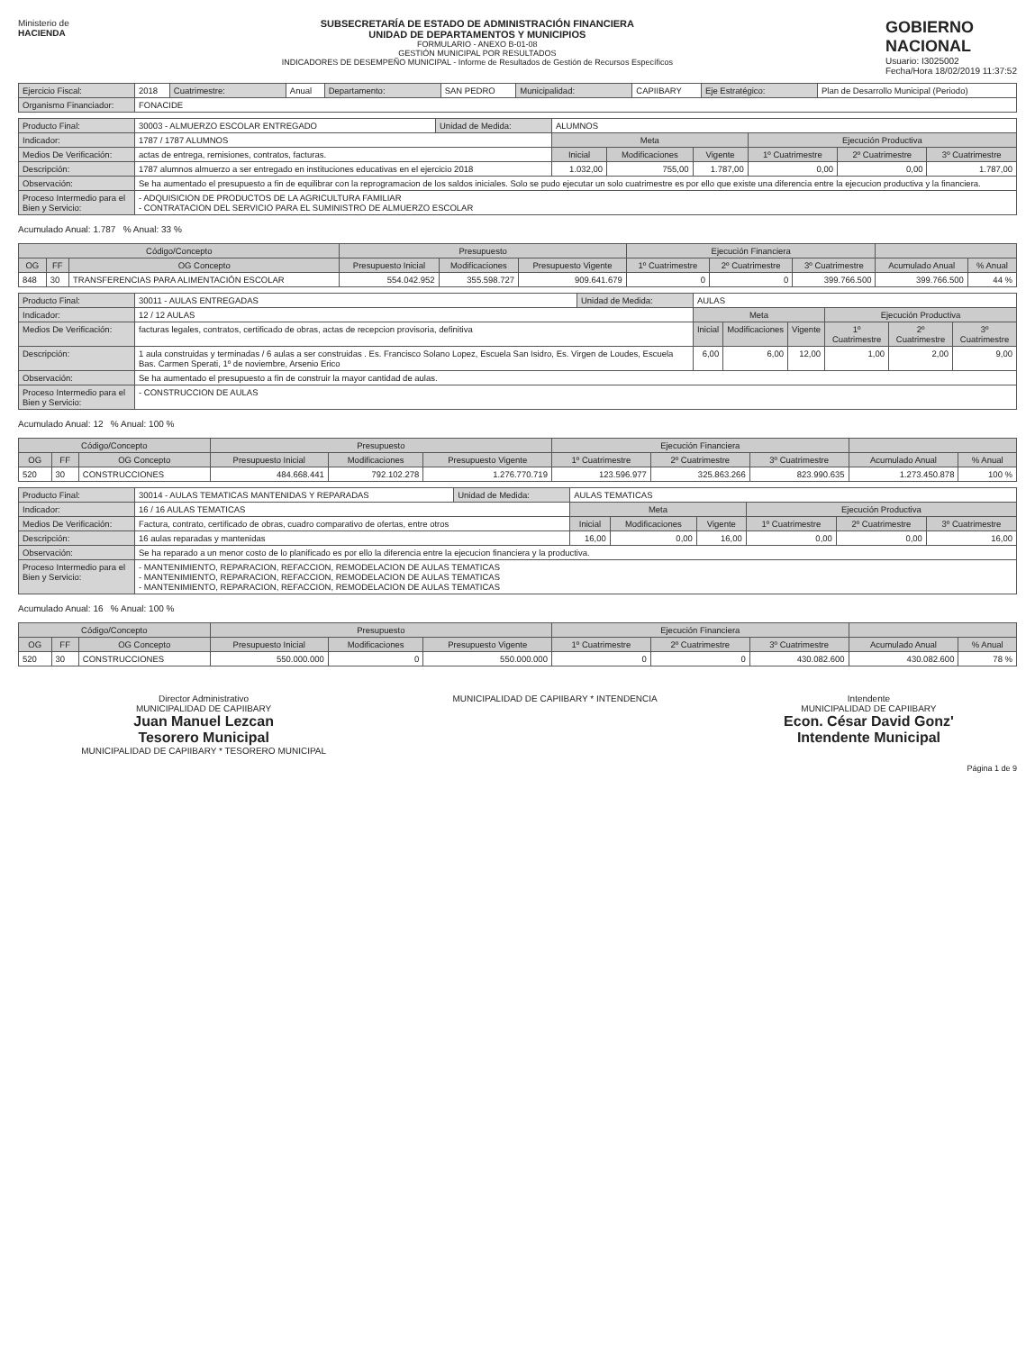Ministerio de
HACIENDA
SUBSECRETARÍA DE ESTADO DE ADMINISTRACIÓN FINANCIERA
UNIDAD DE DEPARTAMENTOS Y MUNICIPIOS
FORMULARIO - ANEXO B-01-08
GESTIÓN MUNICIPAL POR RESULTADOS
INDICADORES DE DESEMPEÑO MUNICIPAL - Informe de Resultados de Gestión de Recursos Específicos
GOBIERNO
NACIONAL
Usuario: I3025002
Fecha/Hora 18/02/2019 11:37:52
| Ejercicio Fiscal: | 2018 | Cuatrimestre: | Anual | Departamento: | SAN PEDRO | Municipalidad: | CAPIIBARY | Eje Estratégico: | Plan de Desarrollo Municipal (Periodo) |
| Organismo Financiador: | FONACIDE | | | | | | | | |
| Producto Final: | 30003 - ALMUERZO ESCOLAR ENTREGADO | Unidad de Medida: | ALUMNOS | | | | | | |
| Indicador: | 1787 / 1787 ALUMNOS | | | Meta | | | Ejecución Productiva | | |
| Medios De Verificación: | actas de entrega, remisiones, contratos, facturas. | | | Inicial | Modificaciones | Vigente | 1º Cuatrimestre | 2º Cuatrimestre | 3º Cuatrimestre |
| Descripción: | 1787 alumnos almuerzo a ser entregado en instituciones educativas en el ejercicio 2018 | | | 1.032,00 | 755,00 | 1.787,00 | 0,00 | 0,00 | 1.787,00 |
| Observación: | Se ha aumentado el presupuesto a fin de equilibrar con la reprogramacion de los saldos iniciales. Solo se pudo ejecutar un solo cuatrimestre es por ello que existe una diferencia entre la ejecucion productiva y la financiera. | | | | | | | | |
| Proceso Intermedio para el Bien y Servicio: | - ADQUISICION DE PRODUCTOS DE LA AGRICULTURA FAMILIAR - CONTRATACION DEL SERVICIO PARA EL SUMINISTRO DE ALMUERZO ESCOLAR | | | | | | | | |
Acumulado Anual: 1.787 % Anual: 33 %
| Código/Concepto | | | Presupuesto | | | Ejecución Financiera | | | | |
| --- | --- | --- | --- | --- | --- | --- | --- | --- | --- | --- |
| OG | FF | OG Concepto | Presupuesto Inicial | Modificaciones | Presupuesto Vigente | 1º Cuatrimestre | 2º Cuatrimestre | 3º Cuatrimestre | Acumulado Anual | % Anual |
| 848 | 30 | TRANSFERENCIAS PARA ALIMENTACIÓN ESCOLAR | 554.042.952 | 355.598.727 | 909.641.679 | 0 | 0 | 399.766.500 | 399.766.500 | 44 % |
| Producto Final: | 30011 - AULAS ENTREGADAS | Unidad de Medida: | AULAS | | | | | | |
| Indicador: | 12 / 12 AULAS | | | Meta | | | Ejecución Productiva | | |
| Medios De Verificación: | facturas legales, contratos, certificado de obras, actas de recepcion provisoria, definitiva | | | Inicial | Modificaciones | Vigente | 1º Cuatrimestre | 2º Cuatrimestre | 3º Cuatrimestre |
| Descripción: | 1 aula construidas y terminadas / 6 aulas a ser construidas . Es. Francisco Solano Lopez, Escuela San Isidro, Es. Virgen de Loudes, Escuela Bas. Carmen Sperati, 1º de noviembre, Arsenio Erico | | | 6,00 | 6,00 | 12,00 | 1,00 | 2,00 | 9,00 |
| Observación: | Se ha aumentado el presupuesto a fin de construir la mayor cantidad de aulas. | | | | | | | | |
| Proceso Intermedio para el Bien y Servicio: | - CONSTRUCCION DE AULAS | | | | | | | | |
Acumulado Anual: 12 % Anual: 100 %
| Código/Concepto | | | Presupuesto | | | Ejecución Financiera | | | | |
| --- | --- | --- | --- | --- | --- | --- | --- | --- | --- | --- |
| OG | FF | OG Concepto | Presupuesto Inicial | Modificaciones | Presupuesto Vigente | 1º Cuatrimestre | 2º Cuatrimestre | 3º Cuatrimestre | Acumulado Anual | % Anual |
| 520 | 30 | CONSTRUCCIONES | 484.668.441 | 792.102.278 | 1.276.770.719 | 123.596.977 | 325.863.266 | 823.990.635 | 1.273.450.878 | 100 % |
| Producto Final: | 30014 - AULAS TEMATICAS MANTENIDAS Y REPARADAS | Unidad de Medida: | AULAS TEMATICAS | | | | | | |
| Indicador: | 16 / 16 AULAS TEMATICAS | | | Meta | | | Ejecución Productiva | | |
| Medios De Verificación: | Factura, contrato, certificado de obras, cuadro comparativo de ofertas, entre otros | | | Inicial | Modificaciones | Vigente | 1º Cuatrimestre | 2º Cuatrimestre | 3º Cuatrimestre |
| Descripción: | 16 aulas reparadas y mantenidas | | | 16,00 | 0,00 | 16,00 | 0,00 | 0,00 | 16,00 |
| Observación: | Se ha reparado a un menor costo de lo planificado es por ello la diferencia entre la ejecucion financiera y la productiva. | | | | | | | | |
| Proceso Intermedio para el Bien y Servicio: | - MANTENIMIENTO, REPARACION, REFACCION, REMODELACION DE AULAS TEMATICAS - MANTENIMIENTO, REPARACION, REFACCION, REMODELACION DE AULAS TEMATICAS - MANTENIMIENTO, REPARACION, REFACCION, REMODELACION DE AULAS TEMATICAS | | | | | | | | |
Acumulado Anual: 16 % Anual: 100 %
| Código/Concepto | | | Presupuesto | | | Ejecución Financiera | | | | |
| --- | --- | --- | --- | --- | --- | --- | --- | --- | --- | --- |
| OG | FF | OG Concepto | Presupuesto Inicial | Modificaciones | Presupuesto Vigente | 1º Cuatrimestre | 2º Cuatrimestre | 3º Cuatrimestre | Acumulado Anual | % Anual |
| 520 | 30 | CONSTRUCCIONES | 550.000.000 | 0 | 550.000.000 | 0 | 0 | 430.082.600 | 430.082.600 | 78 % |
Director Administrativo
MUNICIPALIDAD DE CAPIIBARY
Juan Manuel Lezcan
Tesorero Municipal
MUNICIPALIDAD DE CAPIIBARY * TESORERO MUNICIPAL
MUNICIPALIDAD DE CAPIIBARY * INTENDENCIA
Intendente
MUNICIPALIDAD DE CAPIIBARY
Econ. César David Gonz'
Intendente Municipal
Página 1 de 9